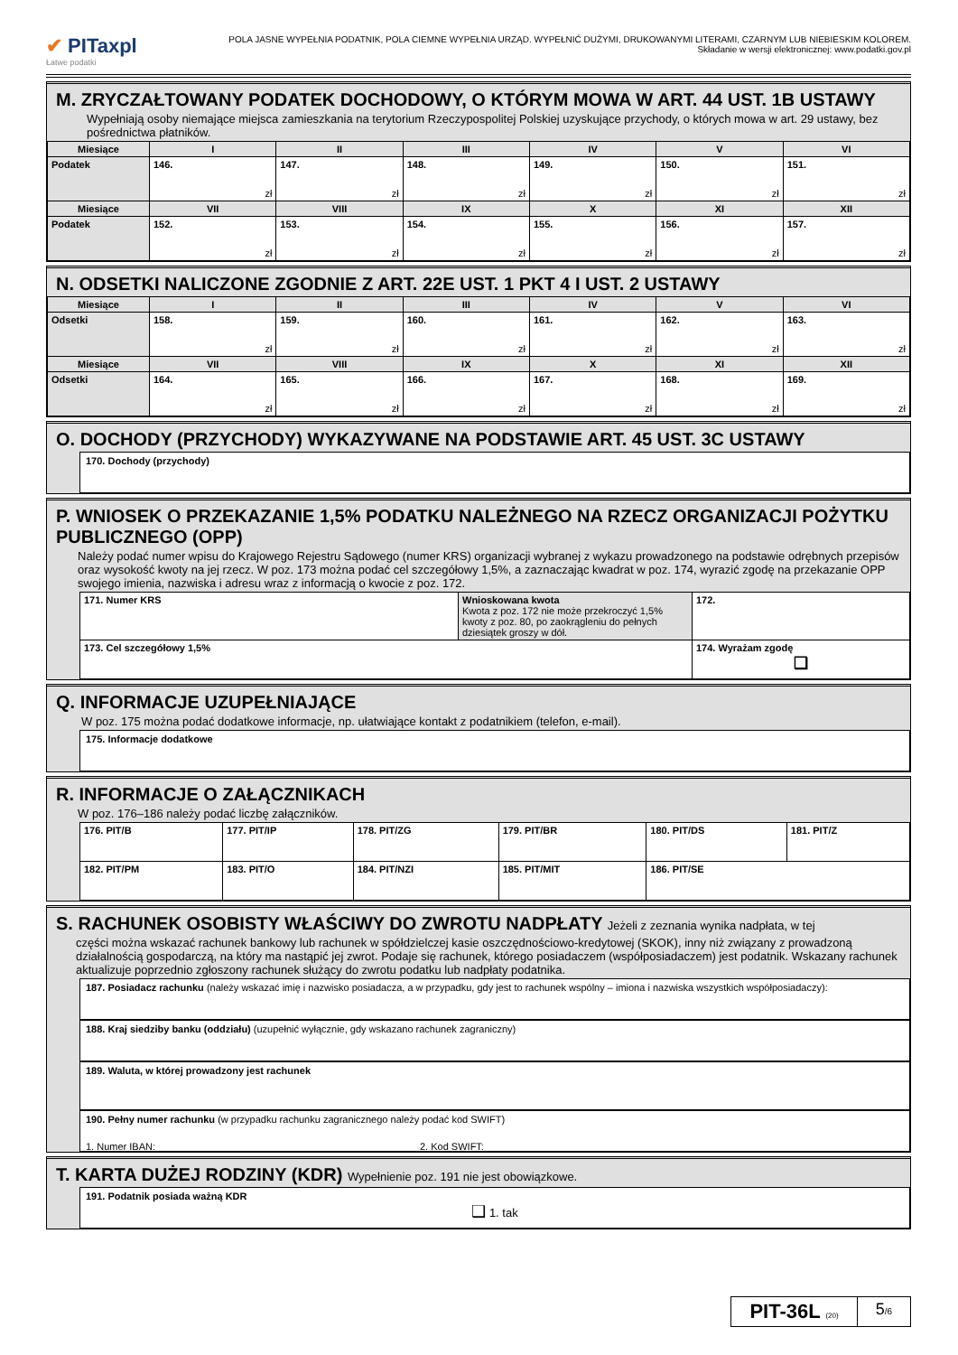✔ PITaxpl
Łatwe podatki
POLA JASNE WYPEŁNIA PODATNIK, POLA CIEMNE WYPEŁNIA URZĄD. WYPEŁNIĆ DUŻYMI, DRUKOWANYMI LITERAMI, CZARNYM LUB NIEBIESKIM KOLOREM.
Składanie w wersji elektronicznej: www.podatki.gov.pl
M. ZRYCZAŁTOWANY PODATEK DOCHODOWY, O KTÓRYM MOWA W ART. 44 UST. 1B USTAWY
Wypełniają osoby niemające miejsca zamieszkania na terytorium Rzeczypospolitej Polskiej uzyskujące przychody, o których mowa w art. 29 ustawy, bez pośrednictwa płatników.
| Miesiące | I | II | III | IV | V | VI |
| --- | --- | --- | --- | --- | --- | --- |
| Podatek | 146. zł | 147. zł | 148. zł | 149. zł | 150. zł | 151. zł |
| Miesiące | VII | VIII | IX | X | XI | XII |
| Podatek | 152. zł | 153. zł | 154. zł | 155. zł | 156. zł | 157. zł |
N. ODSETKI NALICZONE ZGODNIE Z ART. 22E UST. 1 PKT 4 I UST. 2 USTAWY
| Miesiące | I | II | III | IV | V | VI |
| --- | --- | --- | --- | --- | --- | --- |
| Odsetki | 158. zł | 159. zł | 160. zł | 161. zł | 162. zł | 163. zł |
| Miesiące | VII | VIII | IX | X | XI | XII |
| Odsetki | 164. zł | 165. zł | 166. zł | 167. zł | 168. zł | 169. zł |
O. DOCHODY (PRZYCHODY) WYKAZYWANE NA PODSTAWIE ART. 45 UST. 3C USTAWY
170. Dochody (przychody)
P. WNIOSEK O PRZEKAZANIE 1,5% PODATKU NALEŻNEGO NA RZECZ ORGANIZACJI POŻYTKU PUBLICZNEGO (OPP)
Należy podać numer wpisu do Krajowego Rejestru Sądowego (numer KRS) organizacji wybranej z wykazu prowadzonego na podstawie odrębnych przepisów oraz wysokość kwoty na jej rzecz. W poz. 173 można podać cel szczegółowy 1,5%, a zaznaczając kwadrat w poz. 174, wyrazić zgodę na przekazanie OPP swojego imienia, nazwiska i adresu wraz z informacją o kwocie z poz. 172.
| 171. Numer KRS | Wnioskowana kwota Kwota z poz. 172 nie może przekroczyć 1,5% kwoty z poz. 80, po zaokrągleniu do pełnych dziesiątek groszy w dół. | 172. |
| 173. Cel szczegółowy 1,5% | | 174. Wyrażam zgodę ❑ |
Q. INFORMACJE UZUPEŁNIAJĄCE
W poz. 175 można podać dodatkowe informacje, np. ułatwiające kontakt z podatnikiem (telefon, e-mail).
175. Informacje dodatkowe
R. INFORMACJE O ZAŁĄCZNIKACH
W poz. 176–186 należy podać liczbę załączników.
| 176. PIT/B | 177. PIT/IP | 178. PIT/ZG | 179. PIT/BR | 180. PIT/DS | 181. PIT/Z |
| 182. PIT/PM | 183. PIT/O | 184. PIT/NZI | 185. PIT/MIT | 186. PIT/SE | |
S. RACHUNEK OSOBISTY WŁAŚCIWY DO ZWROTU NADPŁATY Jeżeli z zeznania wynika nadpłata, w tej
części można wskazać rachunek bankowy lub rachunek w spółdzielczej kasie oszczędnościowo-kredytowej (SKOK), inny niż związany z prowadzoną działalnością gospodarczą, na który ma nastąpić jej zwrot. Podaje się rachunek, którego posiadaczem (współposiadaczem) jest podatnik. Wskazany rachunek aktualizuje poprzednio zgłoszony rachunek służący do zwrotu podatku lub nadpłaty podatnika.
187. Posiadacz rachunku (należy wskazać imię i nazwisko posiadacza, a w przypadku, gdy jest to rachunek wspólny – imiona i nazwiska wszystkich współposiadaczy):
188. Kraj siedziby banku (oddziału) (uzupełnić wyłącznie, gdy wskazano rachunek zagraniczny)
189. Waluta, w której prowadzony jest rachunek
190. Pełny numer rachunku (w przypadku rachunku zagranicznego należy podać kod SWIFT)
1. Numer IBAN: 2. Kod SWIFT:
T. KARTA DUŻEJ RODZINY (KDR) Wypełnienie poz. 191 nie jest obowiązkowe.
191. Podatnik posiada ważną KDR
❑ 1. tak
PIT-36L (20)
5/6